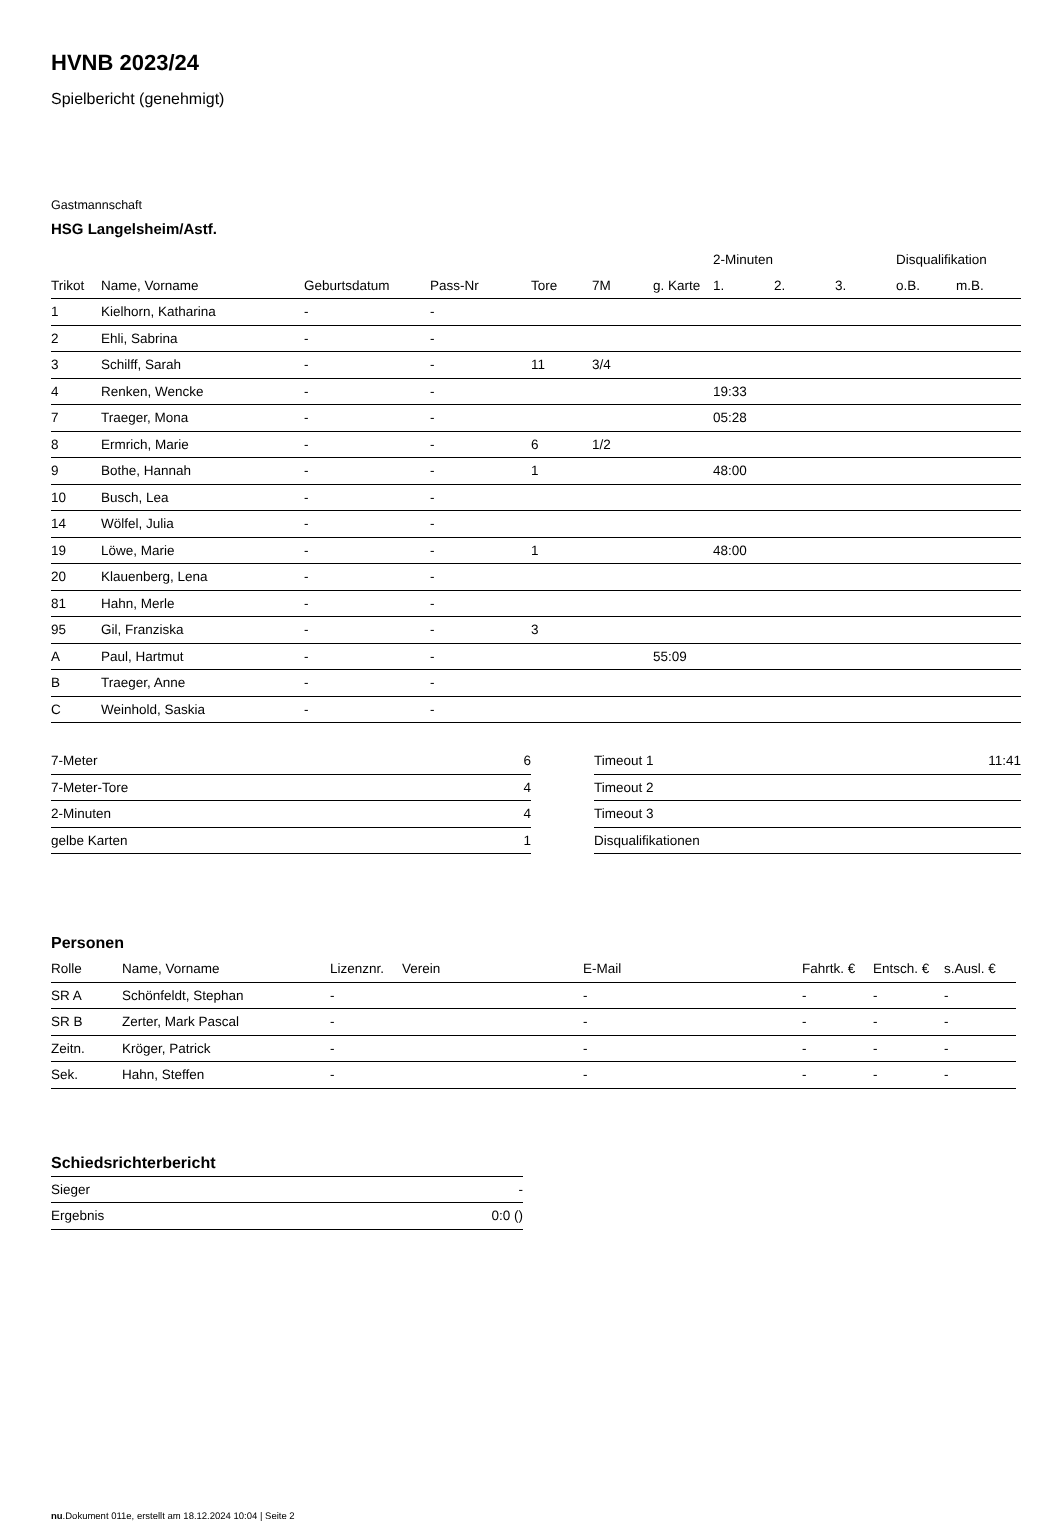HVNB 2023/24
Spielbericht (genehmigt)
Gastmannschaft
HSG Langelsheim/Astf.
| | | | | | | | 2-Minuten | | | Disqualifikation | |
| --- | --- | --- | --- | --- | --- | --- | --- | --- | --- | --- | --- |
| Trikot | Name, Vorname | Geburtsdatum | Pass-Nr | Tore | 7M | g. Karte | 1. | 2. | 3. | o.B. | m.B. |
| 1 | Kielhorn, Katharina | - | - | | | | | | | | |
| 2 | Ehli, Sabrina | - | - | | | | | | | | |
| 3 | Schilff, Sarah | - | - | 11 | 3/4 | | | | | | |
| 4 | Renken, Wencke | - | - | | | | 19:33 | | | | |
| 7 | Traeger, Mona | - | - | | | | 05:28 | | | | |
| 8 | Ermrich, Marie | - | - | 6 | 1/2 | | | | | | |
| 9 | Bothe, Hannah | - | - | 1 | | | 48:00 | | | | |
| 10 | Busch, Lea | - | - | | | | | | | | |
| 14 | Wölfel, Julia | - | - | | | | | | | | |
| 19 | Löwe, Marie | - | - | 1 | | | 48:00 | | | | |
| 20 | Klauenberg, Lena | - | - | | | | | | | | |
| 81 | Hahn, Merle | - | - | | | | | | | | |
| 95 | Gil, Franziska | - | - | 3 | | | | | | | |
| A | Paul, Hartmut | - | - | | | 55:09 | | | | | |
| B | Traeger, Anne | - | - | | | | | | | | |
| C | Weinhold, Saskia | - | - | | | | | | | | |
| 7-Meter | 6 |
| 7-Meter-Tore | 4 |
| 2-Minuten | 4 |
| gelbe Karten | 1 |
| Timeout 1 | 11:41 |
| Timeout 2 | |
| Timeout 3 | |
| Disqualifikationen | |
Personen
| Rolle | Name, Vorname | Lizenznr. | Verein | E-Mail | Fahrtk. € | Entsch. € | s.Ausl. € |
| --- | --- | --- | --- | --- | --- | --- | --- |
| SR A | Schönfeldt, Stephan | - | | - | - | - | - |
| SR B | Zerter, Mark Pascal | - | | - | - | - | - |
| Zeitn. | Kröger, Patrick | - | | - | - | - | - |
| Sek. | Hahn, Steffen | - | | - | - | - | - |
Schiedsrichterbericht
| Sieger | - |
| Ergebnis | 0:0 () |
nu.Dokument 011e, erstellt am 18.12.2024 10:04 | Seite 2